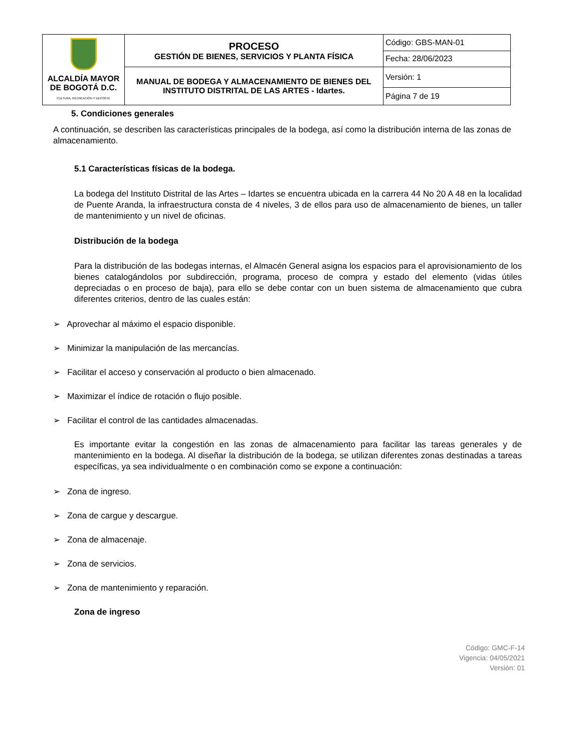| ALCALDÍA MAYOR DE BOGOTÁ D.C. CULTURA, RECREACIÓN Y DEPORTE | PROCESO GESTIÓN DE BIENES, SERVICIOS Y PLANTA FÍSICA | Código: GBS-MAN-01 |
| | | Fecha: 28/06/2023 |
| | MANUAL DE BODEGA Y ALMACENAMIENTO DE BIENES DEL INSTITUTO DISTRITAL DE LAS ARTES - Idartes. | Versión: 1 |
| | | Página 7 de 19 |
5. Condiciones generales
A continuación, se describen las características principales de la bodega, así como la distribución interna de las zonas de almacenamiento.
5.1 Características físicas de la bodega.
La bodega del Instituto Distrital de las Artes – Idartes se encuentra ubicada en la carrera 44 No 20 A 48 en la localidad de Puente Aranda, la infraestructura consta de 4 niveles, 3 de ellos para uso de almacenamiento de bienes, un taller de mantenimiento y un nivel de oficinas.
Distribución de la bodega
Para la distribución de las bodegas internas, el Almacén General asigna los espacios para el aprovisionamiento de los bienes catalogándolos por subdirección, programa, proceso de compra y estado del elemento (vidas útiles depreciadas o en proceso de baja), para ello se debe contar con un buen sistema de almacenamiento que cubra diferentes criterios, dentro de las cuales están:
➢ Aprovechar al máximo el espacio disponible.
➢ Minimizar la manipulación de las mercancías.
➢ Facilitar el acceso y conservación al producto o bien almacenado.
➢ Maximizar el índice de rotación o flujo posible.
➢ Facilitar el control de las cantidades almacenadas.
Es importante evitar la congestión en las zonas de almacenamiento para facilitar las tareas generales y de mantenimiento en la bodega. Al diseñar la distribución de la bodega, se utilizan diferentes zonas destinadas a tareas específicas, ya sea individualmente o en combinación como se expone a continuación:
➢ Zona de ingreso.
➢ Zona de cargue y descargue.
➢ Zona de almacenaje.
➢ Zona de servicios.
➢ Zona de mantenimiento y reparación.
Zona de ingreso
Código: GMC-F-14
Vigencia: 04/05/2021
Versión: 01